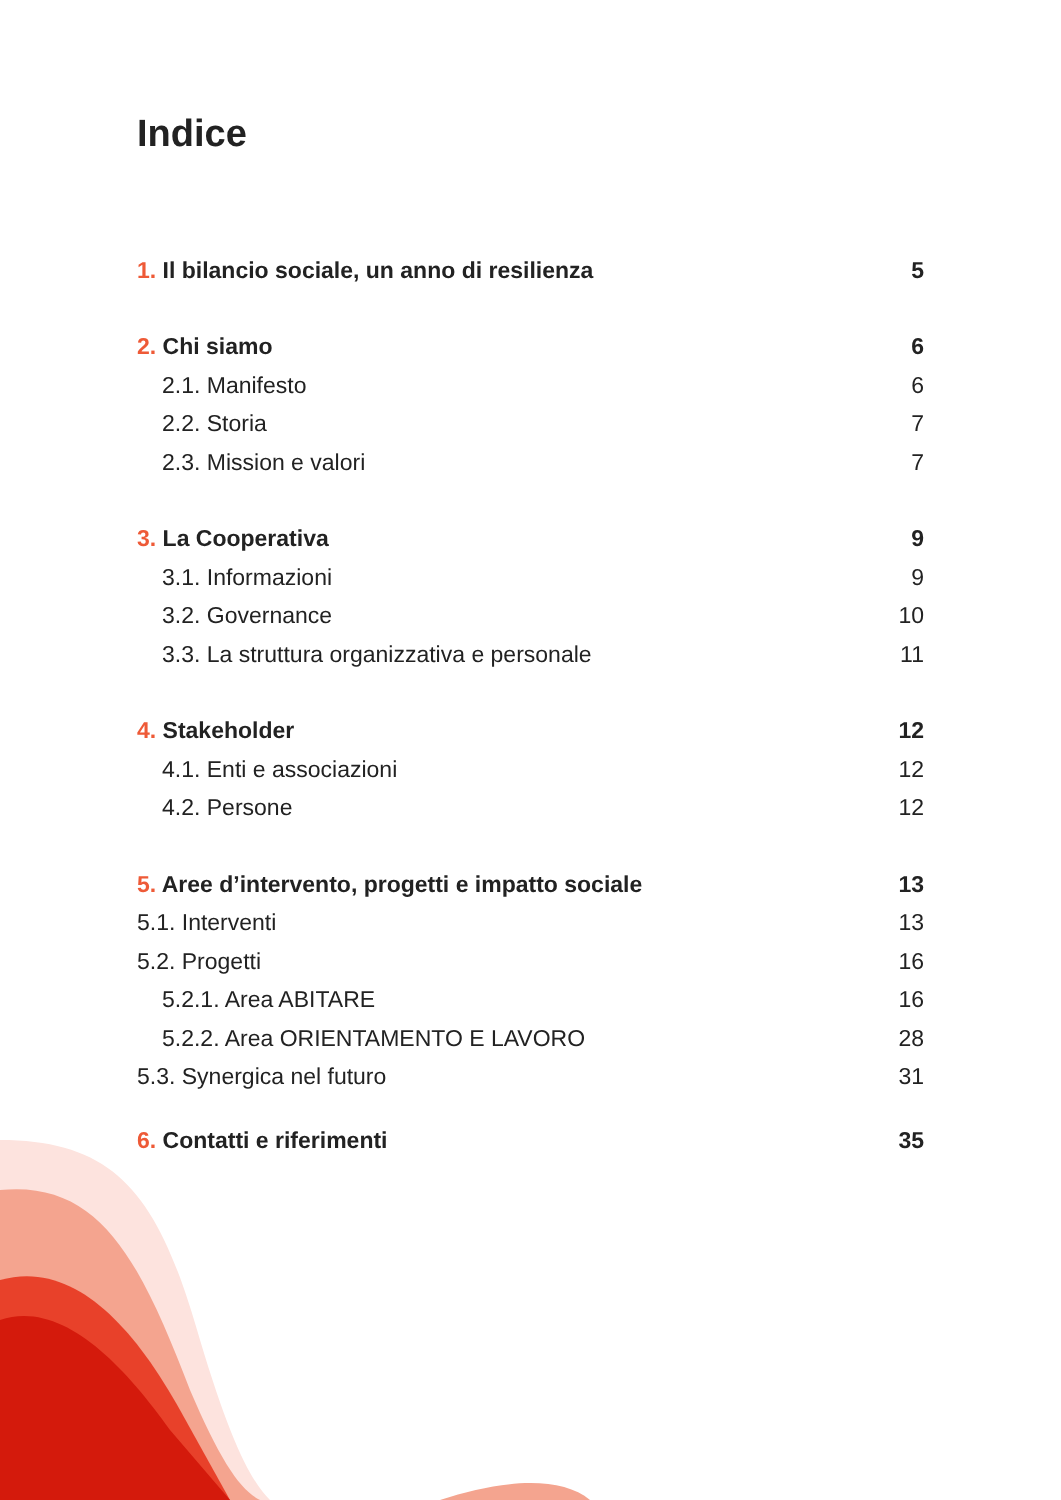Indice
1. Il bilancio sociale, un anno di resilienza 5
2. Chi siamo 6
2.1. Manifesto 6
2.2. Storia 7
2.3. Mission e valori 7
3. La Cooperativa 9
3.1. Informazioni 9
3.2. Governance 10
3.3. La struttura organizzativa e personale 11
4. Stakeholder 12
4.1. Enti e associazioni 12
4.2. Persone 12
5. Aree d’intervento, progetti e impatto sociale 13
5.1. Interventi 13
5.2. Progetti 16
5.2.1. Area ABITARE 16
5.2.2. Area ORIENTAMENTO E LAVORO 28
5.3. Synergica nel futuro 31
6. Contatti e riferimenti 35